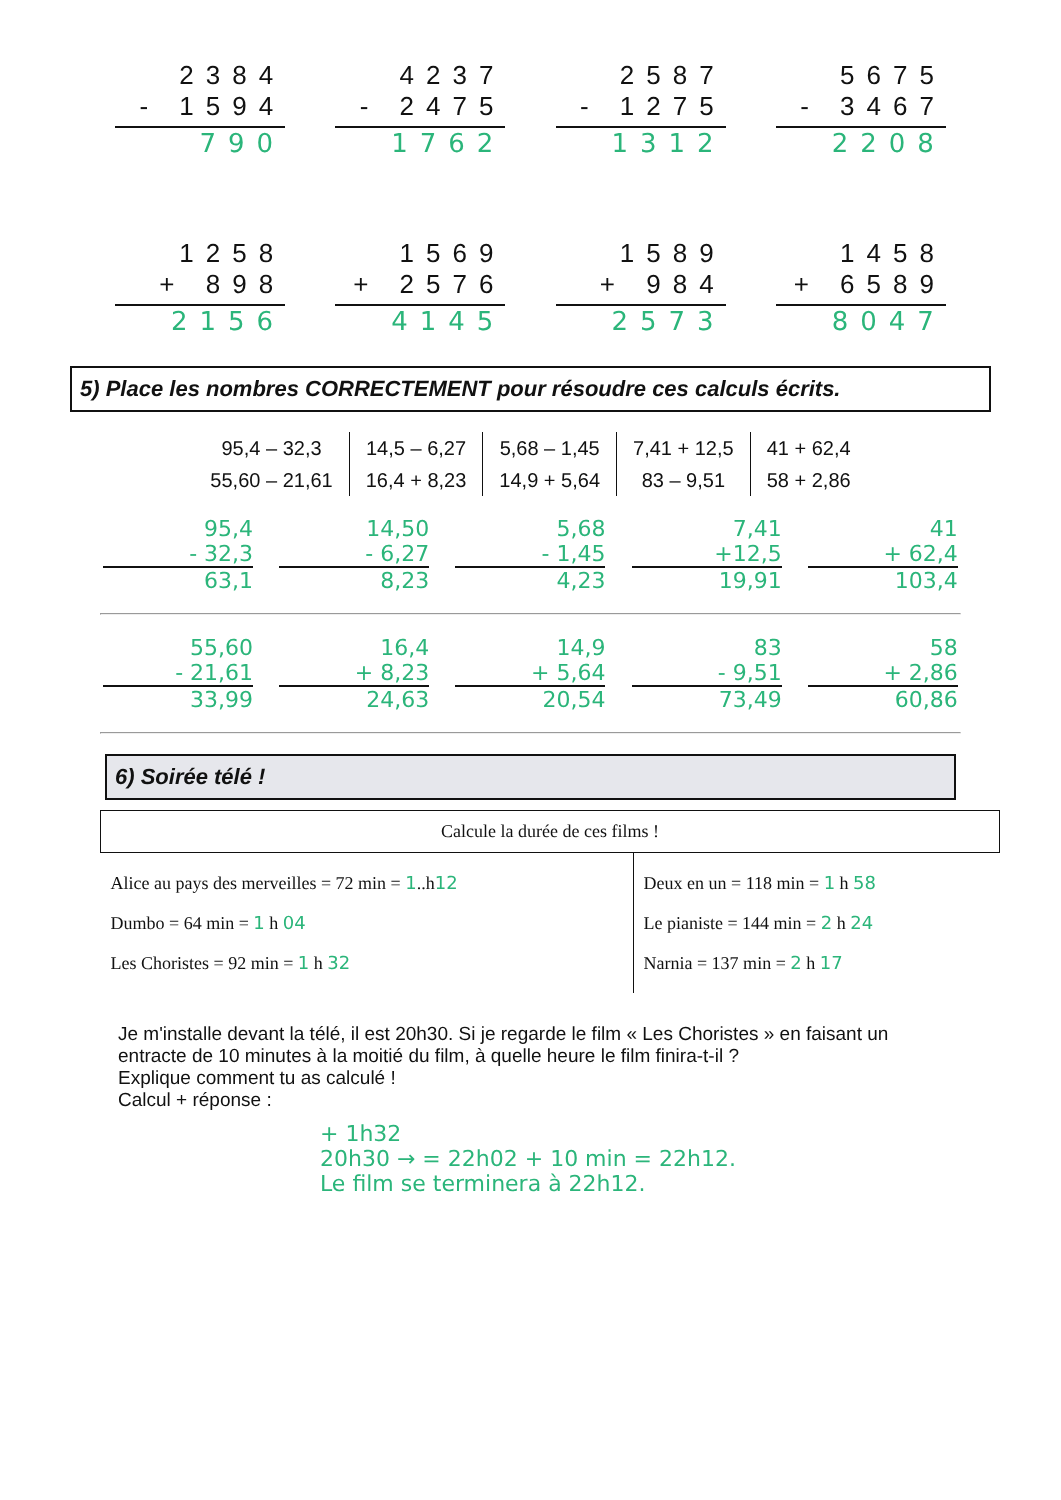2384
- 1594
790
4237
- 2475
1762
2587
- 1275
1312
5675
- 3467
2208
1258
+ 898
2156
1569
+ 2576
4145
1589
+ 984
2573
1458
+ 6589
8047
5) Place les nombres CORRECTEMENT pour résoudre ces calculs écrits.
95,4 – 32,3
55,60 – 21,61
14,5 – 6,27
16,4 + 8,23
5,68 – 1,45
14,9 + 5,64
7,41 + 12,5
83 – 9,51
41 + 62,4
58 + 2,86
95,4
- 32,3
63,1
14,50
- 6,27
8,23
5,68
- 1,45
4,23
7,41
+12,5
19,91
41
+ 62,4
103,4
55,60
- 21,61
33,99
16,4
+ 8,23
24,63
14,9
+ 5,64
20,54
83
- 9,51
73,49
58
+ 2,86
60,86
6) Soirée télé !
| Calcule la durée de ces films ! | |
| Alice au pays des merveilles = 72 min = 1 ..h 12 Dumbo = 64 min = 1 h 04 Les Choristes = 92 min = 1 h 32 | Deux en un = 118 min = 1 h 58 Le pianiste = 144 min = 2 h 24 Narnia = 137 min = 2 h 17 |
Je m'installe devant la télé, il est 20h30. Si je regarde le film « Les Choristes » en faisant un entracte de 10 minutes à la moitié du film, à quelle heure le film finira-t-il ?
Explique comment tu as calculé !
Calcul + réponse :
+ 1h32
20h30 → = 22h02 + 10 min = 22h12.
Le film se terminera à 22h12.